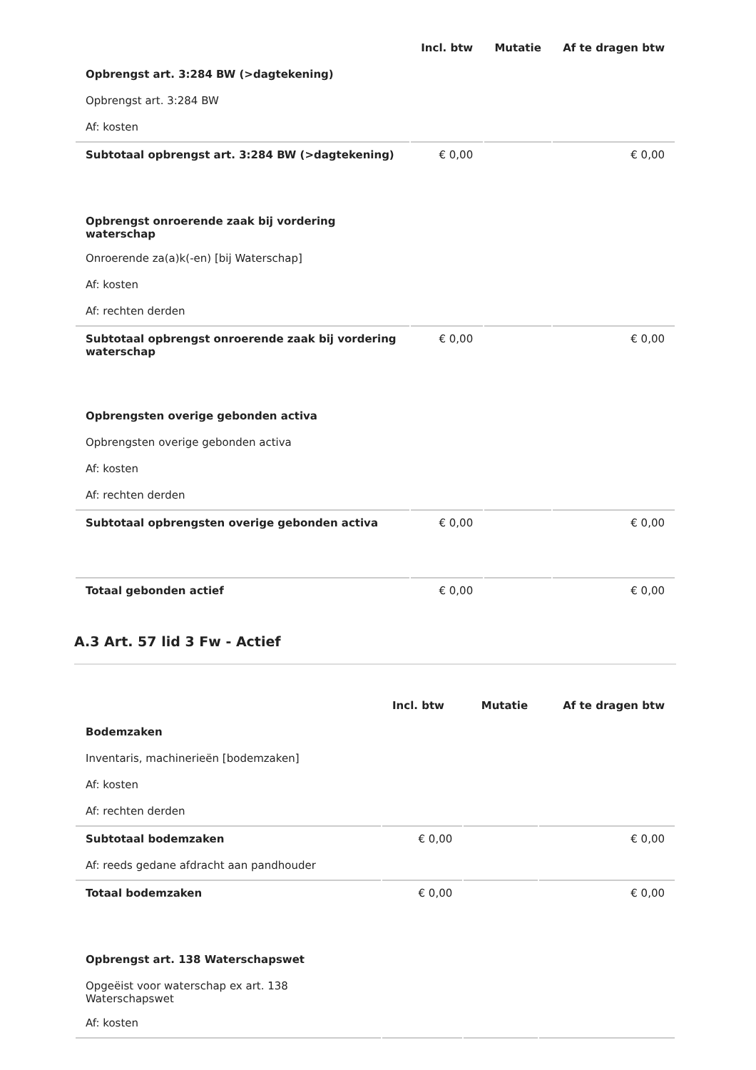| | Incl. btw | Mutatie | Af te dragen btw |
| --- | --- | --- | --- |
| Opbrengst art. 3:284 BW (>dagtekening) | | | |
| Opbrengst art. 3:284 BW | | | |
| Af: kosten | | | |
| Subtotaal opbrengst art. 3:284 BW (>dagtekening) | € 0,00 | | € 0,00 |
| Opbrengst onroerende zaak bij vordering waterschap | | | |
| Onroerende za(a)k(-en) [bij Waterschap] | | | |
| Af: kosten | | | |
| Af: rechten derden | | | |
| Subtotaal opbrengst onroerende zaak bij vordering waterschap | € 0,00 | | € 0,00 |
| Opbrengsten overige gebonden activa | | | |
| Opbrengsten overige gebonden activa | | | |
| Af: kosten | | | |
| Af: rechten derden | | | |
| Subtotaal opbrengsten overige gebonden activa | € 0,00 | | € 0,00 |
| Totaal gebonden actief | € 0,00 | | € 0,00 |
A.3 Art. 57 lid 3 Fw - Actief
| | Incl. btw | Mutatie | Af te dragen btw |
| --- | --- | --- | --- |
| Bodemzaken | | | |
| Inventaris, machinerieën [bodemzaken] | | | |
| Af: kosten | | | |
| Af: rechten derden | | | |
| Subtotaal bodemzaken | € 0,00 | | € 0,00 |
| Af: reeds gedane afdracht aan pandhouder | | | |
| Totaal bodemzaken | € 0,00 | | € 0,00 |
| Opbrengst art. 138 Waterschapswet | | | |
| Opgeëist voor waterschap ex art. 138 Waterschapswet | | | |
| Af: kosten | | | |